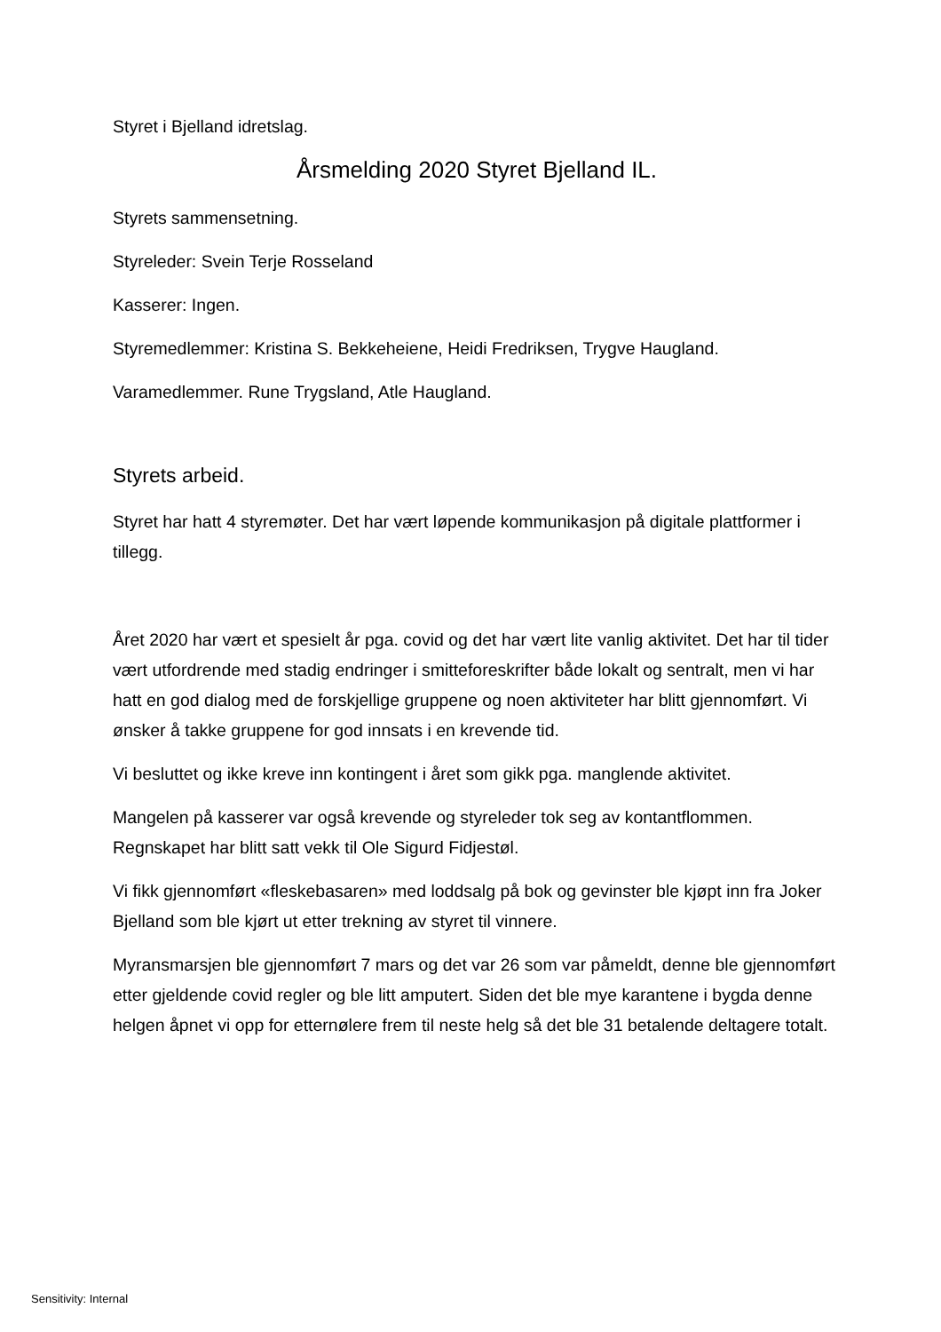Styret i Bjelland idretslag.
Årsmelding 2020 Styret Bjelland IL.
Styrets sammensetning.
Styreleder: Svein Terje Rosseland
Kasserer: Ingen.
Styremedlemmer: Kristina S. Bekkeheiene, Heidi Fredriksen, Trygve Haugland.
Varamedlemmer. Rune Trygsland, Atle Haugland.
Styrets arbeid.
Styret har hatt 4 styremøter. Det har vært løpende kommunikasjon på digitale plattformer i tillegg.
Året 2020 har vært et spesielt år pga. covid og det har vært lite vanlig aktivitet. Det har til tider vært utfordrende med stadig endringer i smitteforeskrifter både lokalt og sentralt, men vi har hatt en god dialog med de forskjellige gruppene og noen aktiviteter har blitt gjennomført. Vi ønsker å takke gruppene for god innsats i en krevende tid.
Vi besluttet og ikke kreve inn kontingent i året som gikk pga. manglende aktivitet.
Mangelen på kasserer var også krevende og styreleder tok seg av kontantflommen. Regnskapet har blitt satt vekk til Ole Sigurd Fidjestøl.
Vi fikk gjennomført «fleskebasaren» med loddsalg på bok og gevinster ble kjøpt inn fra Joker Bjelland som ble kjørt ut etter trekning av styret til vinnere.
Myransmarsjen ble gjennomført 7 mars og det var 26 som var påmeldt, denne ble gjennomført etter gjeldende covid regler og ble litt amputert. Siden det ble mye karantene i bygda denne helgen åpnet vi opp for etternølere frem til neste helg så det ble 31 betalende deltagere totalt.
Sensitivity: Internal